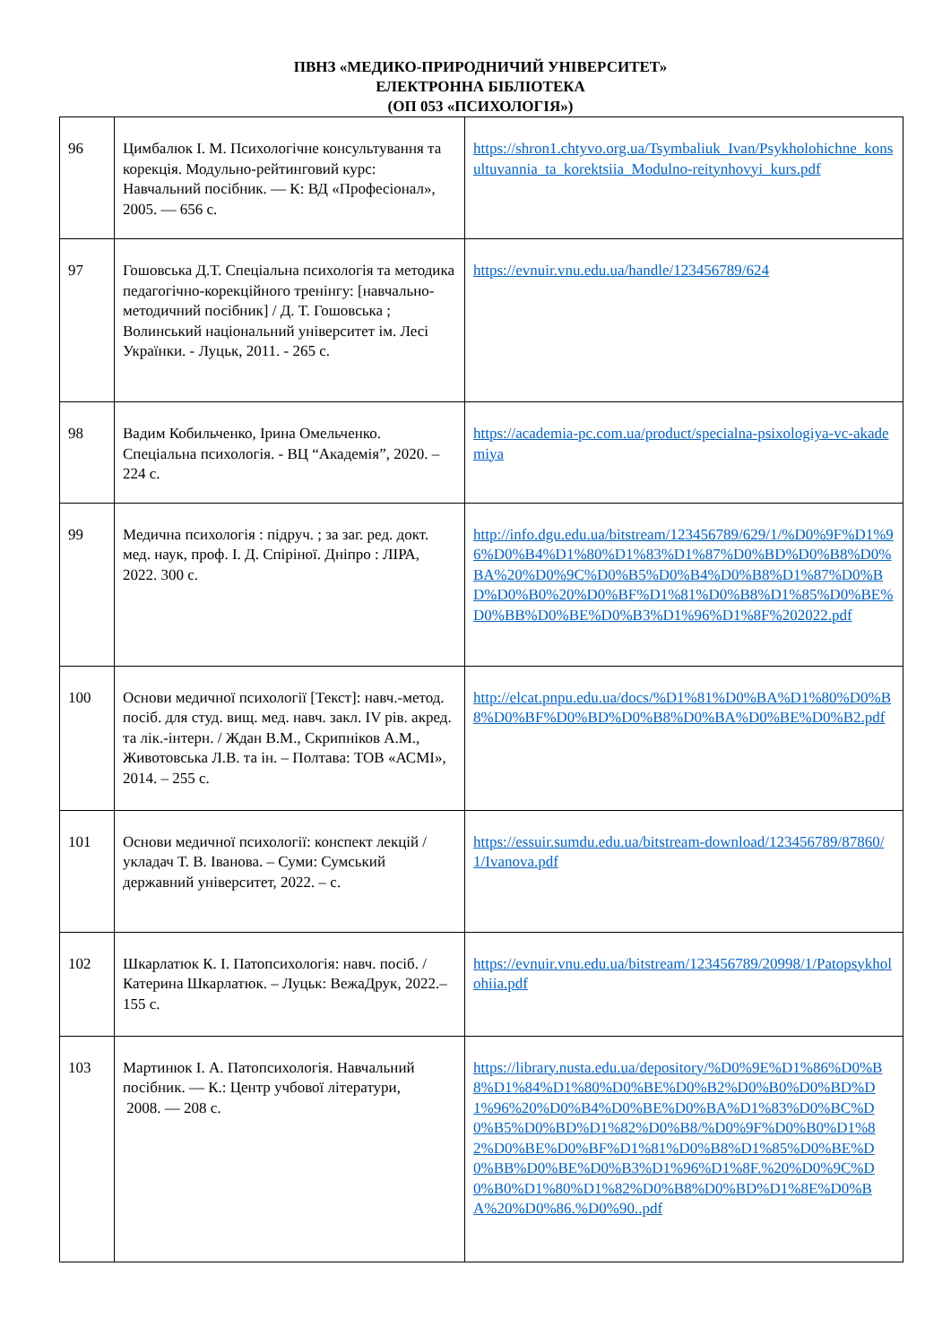ПВНЗ «МЕДИКО-ПРИРОДНИЧИЙ УНІВЕРСИТЕТ»
ЕЛЕКТРОННА БІБЛІОТЕКА
(ОП 053 «ПСИХОЛОГІЯ»)
| 96 | Цимбалюк І. М. Психологічне консультування та корекція. Модульно-рейтинговий курс: Навчальний посібник. — К: ВД «Професіонал», 2005. — 656 с. | https://shron1.chtyvo.org.ua/Tsymbaliuk_Ivan/Psykholohichne_konsultuvannia_ta_korektsiia_Modulno-reitynhovyi_kurs.pdf |
| 97 | Гошовська Д.Т. Спеціальна психологія та методика педагогічно-корекційного тренінгу: [навчально-методичний посібник] / Д. Т. Гошовська ; Волинський національний університет ім. Лесі Українки. - Луцьк, 2011. - 265 с. | https://evnuir.vnu.edu.ua/handle/123456789/624 |
| 98 | Вадим Кобильченко, Ірина Омельченко. Спеціальна психологія. - ВЦ “Академія”, 2020. – 224 с. | https://academia-pc.com.ua/product/specialna-psixologiya-vc-akademiya |
| 99 | Медична психологія : підруч. ; за заг. ред. докт. мед. наук, проф. І. Д. Спіріної. Дніпро : ЛІРА, 2022. 300 с. | http://info.dgu.edu.ua/bitstream/123456789/629/1/%D0%9F%D1%96%D0%B4%D1%80%D1%83%D1%87%D0%BD%D0%B8%D0%BA%20%D0%9C%D0%B5%D0%B4%D0%B8%D1%87%D0%BD%D0%B0%20%D0%BF%D1%81%D0%B8%D1%85%D0%BE%D0%BB%D0%BE%D0%B3%D1%96%D1%8F%202022.pdf |
| 100 | Основи медичної психології [Текст]: навч.-метод. посіб. для студ. вищ. мед. навч. закл. IV рів. акред. та лік.-інтерн. / Ждан В.М., Скрипніков А.М., Животовська Л.В. та ін. – Полтава: ТОВ «АСМІ», 2014. – 255 с. | http://elcat.pnpu.edu.ua/docs/%D1%81%D0%BA%D1%80%D0%B8%D0%BF%D0%BD%D0%B8%D0%BA%D0%BE%D0%B2.pdf |
| 101 | Основи медичної психології: конспект лекцій / укладач Т. В. Іванова. – Суми: Сумський державний університет, 2022. – с. | https://essuir.sumdu.edu.ua/bitstream-download/123456789/87860/1/Ivanova.pdf |
| 102 | Шкарлатюк К. І. Патопсихологія: навч. посіб. / Катерина Шкарлатюк. – Луцьк: ВежаДрук, 2022.– 155 с. | https://evnuir.vnu.edu.ua/bitstream/123456789/20998/1/Patopsykholohiia.pdf |
| 103 | Мартинюк І. А. Патопсихологія. Навчальний посібник. — К.: Центр учбової літератури, 2008. — 208 с. | https://library.nusta.edu.ua/depository/%D0%9E%D1%86%D0%B8%D1%84%D1%80%D0%BE%D0%B2%D0%B0%D0%BD%D1%96%20%D0%B4%D0%BE%D0%BA%D1%83%D0%BC%D0%B5%D0%BD%D1%82%D0%B8/%D0%9F%D0%B0%D1%82%D0%BE%D0%BF%D1%81%D0%B8%D1%85%D0%BE%D0%BB%D0%BE%D0%B3%D1%96%D1%8F.%20%D0%9C%D0%B0%D1%80%D1%82%D0%B8%D0%BD%D1%8E%D0%BA%20%D0%86.%D0%90..pdf |